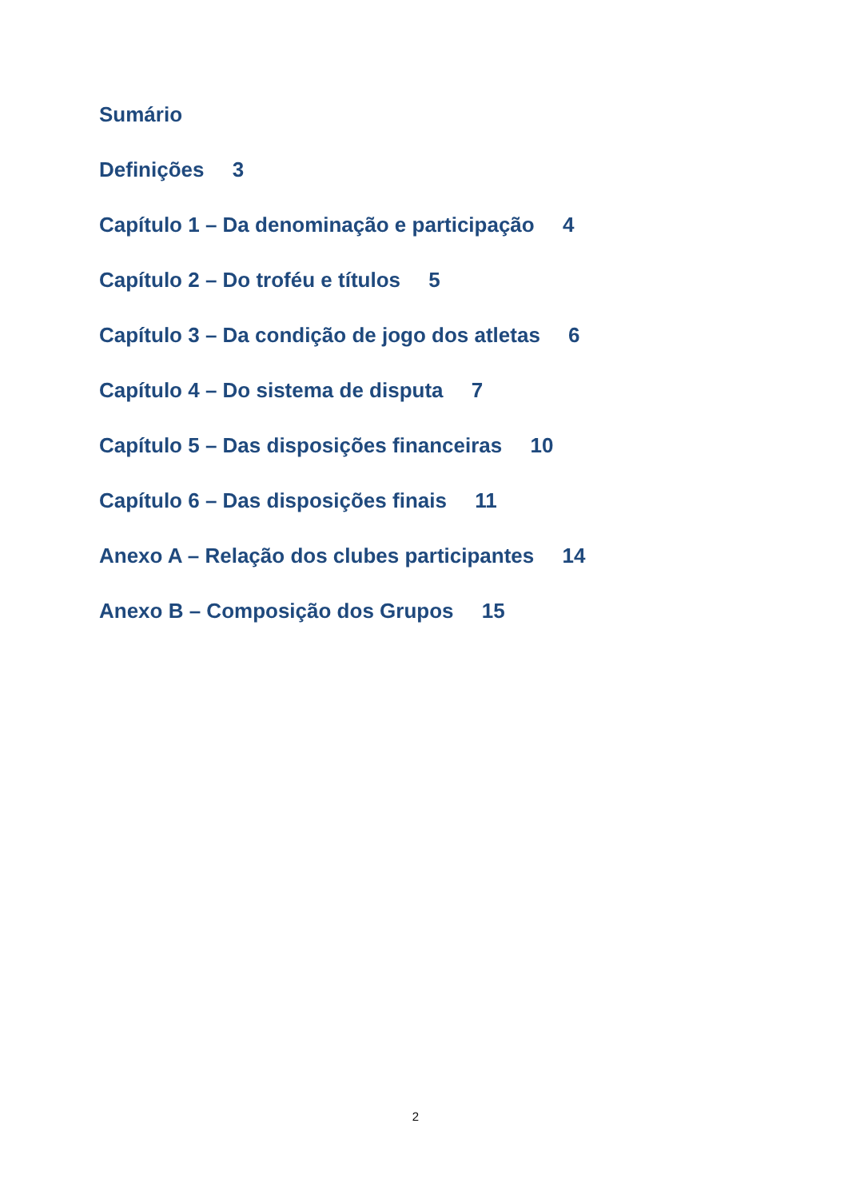Sumário
Definições 3
Capítulo 1 – Da denominação e participação 4
Capítulo 2 – Do troféu e títulos 5
Capítulo 3 – Da condição de jogo dos atletas 6
Capítulo 4 – Do sistema de disputa 7
Capítulo 5 – Das disposições financeiras 10
Capítulo 6 – Das disposições finais 11
Anexo A – Relação dos clubes participantes 14
Anexo B – Composição dos Grupos 15
2